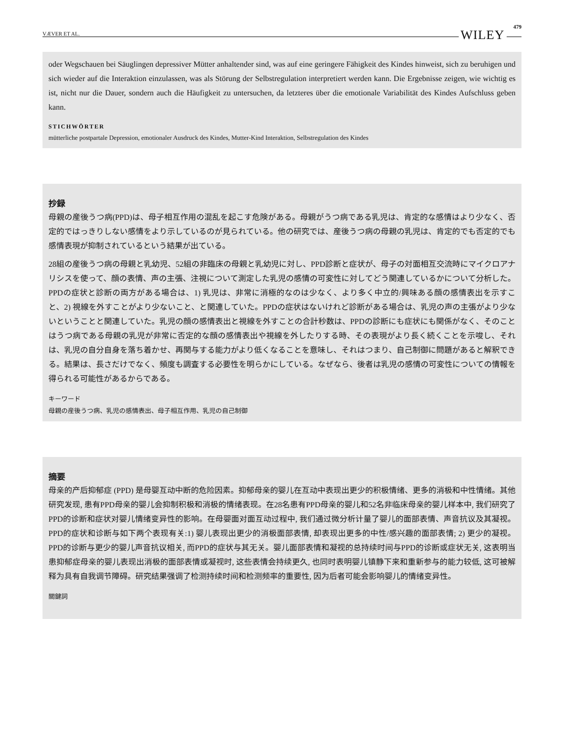VÆVER ET AL. WILEY 479
oder Wegschauen bei Säuglingen depressiver Mütter anhaltender sind, was auf eine geringere Fähigkeit des Kindes hinweist, sich zu beruhigen und sich wieder auf die Interaktion einzulassen, was als Störung der Selbstregulation interpretiert werden kann. Die Ergebnisse zeigen, wie wichtig es ist, nicht nur die Dauer, sondern auch die Häufigkeit zu untersuchen, da letzteres über die emotionale Variabilität des Kindes Aufschluss geben kann.
STICHWÖRTER
mütterliche postpartale Depression, emotionaler Ausdruck des Kindes, Mutter-Kind Interaktion, Selbstregulation des Kindes
抄録
母親の産後うつ病(PPD)は、母子相互作用の混乱を起こす危険がある。母親がうつ病である乳児は、肯定的な感情はより少なく、否定的ではっきりしない感情をより示しているのが見られている。他の研究では、産後うつ病の母親の乳児は、肯定的でも否定的でも感情表現が抑制されているという結果が出ている。
28組の産後うつ病の母親と乳幼児、52組の非臨床の母親と乳幼児に対し、PPD診断と症状が、母子の対面相互交流時にマイクロアナリシスを使って、顔の表情、声の主張、注視について測定した乳児の感情の可変性に対してどう関連しているかについて分析した。PPDの症状と診断の両方がある場合は、1) 乳児は、非常に消極的なのは少なく、より多く中立的/興味ある顔の感情表出を示すこと、2) 視線を外すことがより少ないこと、と関連していた。PPDの症状はないけれど診断がある場合は、乳児の声の主張がより少ないということと関連していた。乳児の顔の感情表出と視線を外すことの合計秒数は、PPDの診断にも症状にも関係がなく、そのことはうつ病である母親の乳児が非常に否定的な顔の感情表出や視線を外したりする時、その表現がより長く続くことを示唆し、それは、乳児の自分自身を落ち着かせ、再関与する能力がより低くなることを意味し、それはつまり、自己制御に問題があると解釈できる。結果は、長さだけでなく、頻度も調査する必要性を明らかにしている。なぜなら、後者は乳児の感情の可変性についての情報を得られる可能性があるからである。
キーワード
母親の産後うつ病、乳児の感情表出、母子相互作用、乳児の自己制御
摘要
母亲的产后抑郁症 (PPD) 是母婴互动中断的危险因素。抑郁母亲的婴儿在互动中表现出更少的积极情绪、更多的消极和中性情绪。其他研究发现, 患有PPD母亲的婴儿会抑制积极和消极的情绪表现。在28名患有PPD母亲的婴儿和52名非临床母亲的婴儿样本中, 我们研究了PPD的诊断和症状对婴儿情绪变异性的影响。在母婴面对面互动过程中, 我们通过微分析计量了婴儿的面部表情、声音抗议及其凝视。PPD的症状和诊断与如下两个表现有关:1) 婴儿表现出更少的消极面部表情, 却表现出更多的中性/感兴趣的面部表情; 2) 更少的凝视。PPD的诊断与更少的婴儿声音抗议相关, 而PPD的症状与其无关。婴儿面部表情和凝视的总持续时间与PPD的诊断或症状无关, 这表明当患抑郁症母亲的婴儿表现出消极的面部表情或凝视时, 这些表情会持续更久, 也同时表明婴儿镇静下来和重新参与的能力较低, 这可被解释为具有自我调节障碍。研究结果强调了检测持续时间和检测频率的重要性, 因为后者可能会影响婴儿的情绪变异性。
關鍵詞